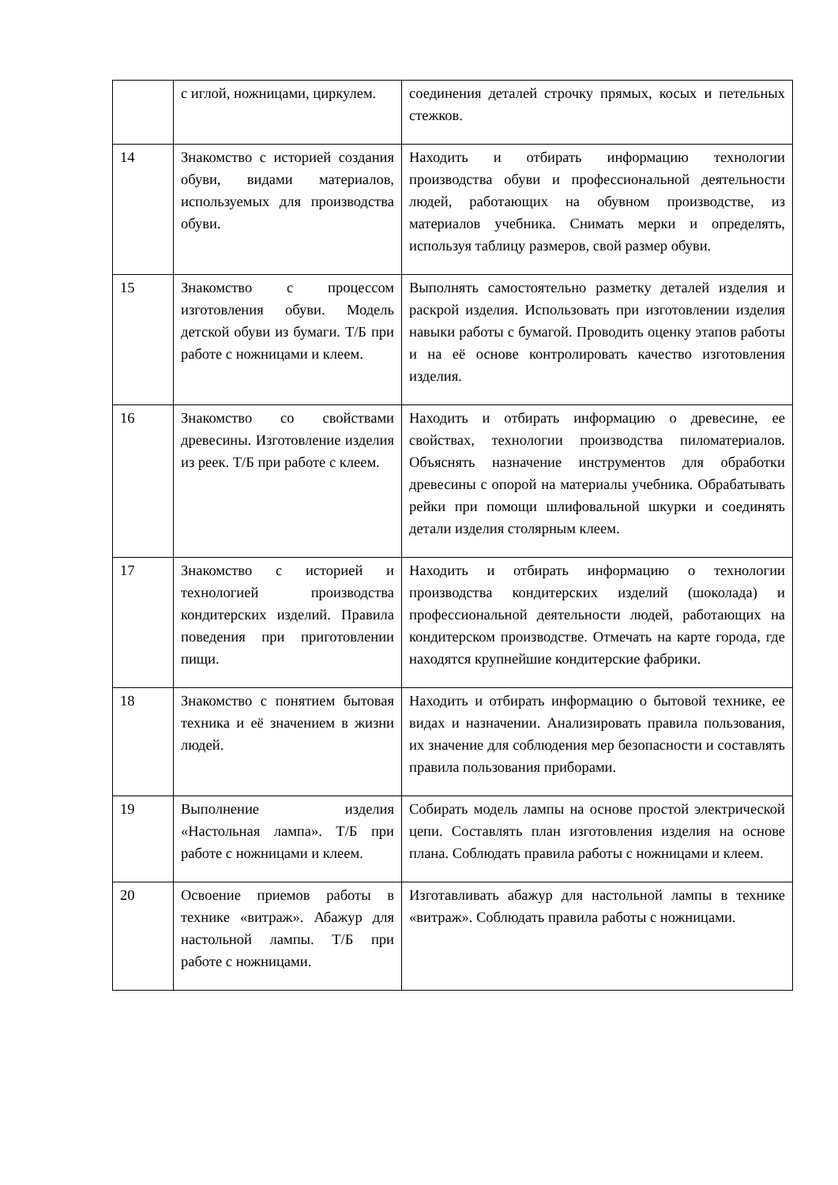| | с иглой, ножницами, циркулем. | соединения деталей строчку прямых, косых и петельных стежков. |
| 14 | Знакомство с историей создания обуви, видами материалов, используемых для производства обуви. | Находить и отбирать информацию технологии производства обуви и профессиональной деятельности людей, работающих на обувном производстве, из материалов учебника. Снимать мерки и определять, используя таблицу размеров, свой размер обуви. |
| 15 | Знакомство с процессом изготовления обуви. Модель детской обуви из бумаги. Т/Б при работе с ножницами и клеем. | Выполнять самостоятельно разметку деталей изделия и раскрой изделия. Использовать при изготовлении изделия навыки работы с бумагой. Проводить оценку этапов работы и на её основе контролировать качество изготовления изделия. |
| 16 | Знакомство со свойствами древесины. Изготовление изделия из реек. Т/Б при работе с клеем. | Находить и отбирать информацию о древесине, ее свойствах, технологии производства пиломатериалов. Объяснять назначение инструментов для обработки древесины с опорой на материалы учебника. Обрабатывать рейки при помощи шлифовальной шкурки и соединять детали изделия столярным клеем. |
| 17 | Знакомство с историей и технологией производства кондитерских изделий. Правила поведения при приготовлении пищи. | Находить и отбирать информацию о технологии производства кондитерских изделий (шоколада) и профессиональной деятельности людей, работающих на кондитерском производстве. Отмечать на карте города, где находятся крупнейшие кондитерские фабрики. |
| 18 | Знакомство с понятием бытовая техника и её значением в жизни людей. | Находить и отбирать информацию о бытовой технике, ее видах и назначении. Анализировать правила пользования, их значение для соблюдения мер безопасности и составлять правила пользования приборами. |
| 19 | Выполнение изделия «Настольная лампа». Т/Б при работе с ножницами и клеем. | Собирать модель лампы на основе простой электрической цепи. Составлять план изготовления изделия на основе плана. Соблюдать правила работы с ножницами и клеем. |
| 20 | Освоение приемов работы в технике «витраж». Абажур для настольной лампы. Т/Б при работе с ножницами. | Изготавливать абажур для настольной лампы в технике «витраж». Соблюдать правила работы с ножницами. |